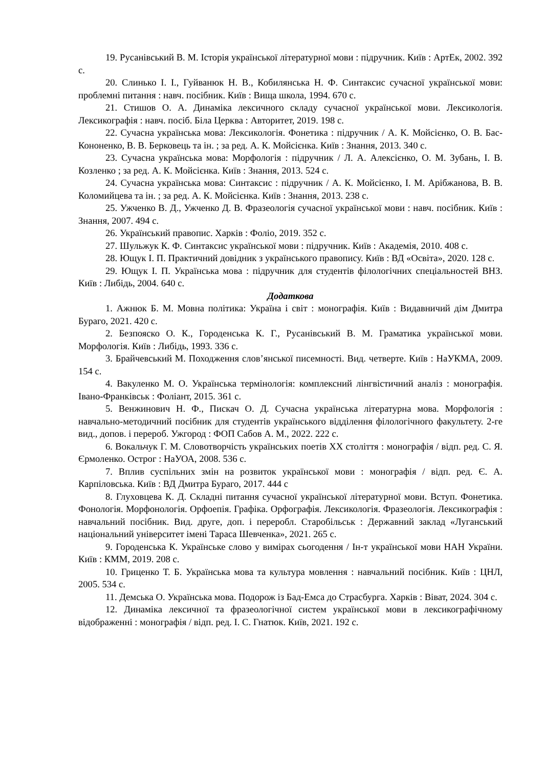19. Русанівський В. М. Історія української літературної мови : підручник. Київ : АртЕк, 2002. 392 с.
20. Слинько І. І., Гуйванюк Н. В., Кобилянська Н. Ф. Синтаксис сучасної української мови: проблемні питання : навч. посібник. Київ : Вища школа, 1994. 670 с.
21. Стишов О. А. Динаміка лексичного складу сучасної української мови. Лексикологія. Лексикографія : навч. посіб. Біла Церква : Авторитет, 2019. 198 с.
22. Сучасна українська мова: Лексикологія. Фонетика : підручник / А. К. Мойсієнко, О. В. Бас-Кононенко, В. В. Берковець та ін. ; за ред. А. К. Мойсієнка. Київ : Знання, 2013. 340 с.
23. Сучасна українська мова: Морфологія : підручник / Л. А. Алексієнко, О. М. Зубань, І. В. Козленко ; за ред. А. К. Мойсієнка. Київ : Знання, 2013. 524 с.
24. Сучасна українська мова: Синтаксис : підручник / А. К. Мойсієнко, І. М. Арібжанова, В. В. Коломийцева та ін. ; за ред. А. К. Мойсієнка. Київ : Знання, 2013. 238 с.
25. Ужченко В. Д., Ужченко Д. В. Фразеологія сучасної української мови : навч. посібник. Київ : Знання, 2007. 494 с.
26. Український правопис. Харків : Фоліо, 2019. 352 с.
27. Шульжук К. Ф. Синтаксис української мови : підручник. Київ : Академія, 2010. 408 с.
28. Ющук І. П. Практичний довідник з українського правопису. Київ : ВД «Освіта», 2020. 128 с.
29. Ющук І. П. Українська мова : підручник для студентів філологічних спеціальностей ВНЗ. Київ : Либідь, 2004. 640 с.
Додаткова
1. Ажнюк Б. М. Мовна політика: Україна і світ : монографія. Київ : Видавничий дім Дмитра Бураго, 2021. 420 с.
2. Безпояско О. К., Городенська К. Г., Русанівський В. М. Граматика української мови. Морфологія. Київ : Либідь, 1993. 336 с.
3. Брайчевський М. Походження слов’янської писемності. Вид. четверте. Київ : НаУКМА, 2009. 154 с.
4. Вакуленко М. О. Українська термінологія: комплексний лінгвістичний аналіз : монографія. Івано-Франківськ : Фоліант, 2015. 361 с.
5. Венжинович Н. Ф., Пискач О. Д. Сучасна українська літературна мова. Морфологія : навчально-методичний посібник для студентів українського відділення філологічного факультету. 2-ге вид., допов. і перероб. Ужгород : ФОП Сабов А. М., 2022. 222 с.
6. Вокальчук Г. М. Словотворчість українських поетів ХХ століття : монографія / відп. ред. С. Я. Єрмоленко. Острог : НаУОА, 2008. 536 с.
7. Вплив суспільних змін на розвиток української мови : монографія / відп. ред. Є. А. Карпіловська. Київ : ВД Дмитра Бураго, 2017. 444 с
8. Глуховцева К. Д. Складні питання сучасної української літературної мови. Вступ. Фонетика. Фонологія. Морфонологія. Орфоепія. Графіка. Орфографія. Лексикологія. Фразеологія. Лексикографія : навчальний посібник. Вид. друге, доп. і переробл. Старобільськ : Державний заклад «Луганський національний університет імені Тараса Шевченка», 2021. 265 с.
9. Городенська К. Українське слово у вимірах сьогодення / Ін-т української мови НАН України. Київ : КММ, 2019. 208 с.
10. Гриценко Т. Б. Українська мова та культура мовлення : навчальний посібник. Київ : ЦНЛ, 2005. 534 с.
11. Демська О. Українська мова. Подорож із Бад-Емса до Страсбурга. Харків : Віват, 2024. 304 с.
12. Динаміка лексичної та фразеологічної систем української мови в лексикографічному відображенні : монографія / відп. ред. І. С. Гнатюк. Київ, 2021. 192 с.